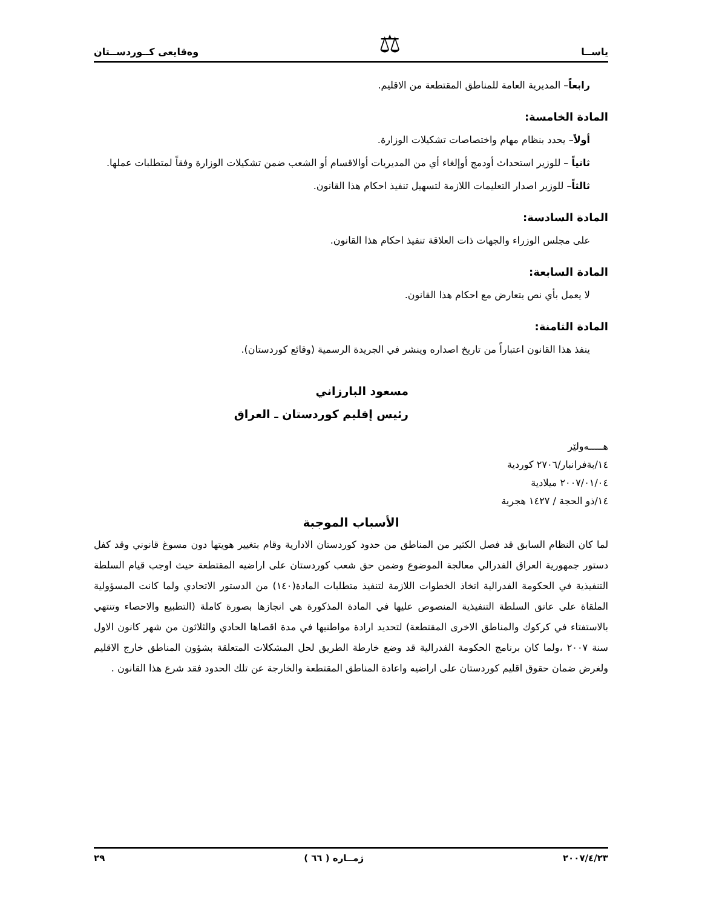ياســا ⚖ وەقايعى كــوردســتان
رابعاً– المديرية العامة للمناطق المقتطعة من الاقليم.
المادة الخامسة:
أولاً– يحدد بنظام مهام واختصاصات تشكيلات الوزارة.
ثانياً – للوزير استحداث أودمج أوإلغاء أي من المديريات أوالاقسام أو الشعب ضمن تشكيلات الوزارة وفقاً لمتطلبات عملها.
ثالثاً– للوزير اصدار التعليمات اللازمة لتسهيل تنفيذ احكام هذا القانون.
المادة السادسة:
على مجلس الوزراء والجهات ذات العلاقة تنفيذ احكام هذا القانون.
المادة السابعة:
لا يعمل بأي نص يتعارض مع احكام هذا القانون.
المادة الثامنة:
ينفذ هذا القانون اعتباراً من تاريخ اصداره وينشر في الجريدة الرسمية (وقائع كوردستان).
مسعود البارزاني
رئيس إقليم كوردستان ـ العراق
هـــــەولێر
١٤/بةفرانبار/٢٧٠٦ كوردية
٢٠٠٧/٠١/٠٤ ميلادية
١٤/ذو الحجة / ١٤٢٧ هجرية
الأسباب الموجبة
لما كان النظام السابق قد فصل الكثير من المناطق من حدود كوردستان الادارية وقام بتغيير هويتها دون مسوغ قانوني وقد كفل دستور جمهورية العراق الفدرالي معالجة الموضوع وضمن حق شعب كوردستان على اراضيه المقتطعة حيث اوجب قيام السلطة التنفيذية في الحكومة الفدرالية اتخاذ الخطوات اللازمة لتنفيذ متطلبات المادة(١٤٠) من الدستور الاتحادي ولما كانت المسؤولية الملقاة على عاتق السلطة التنفيذية المنصوص عليها في المادة المذكورة هي انجازها بصورة كاملة (التطبيع والاحصاء وتنتهي بالاستفتاء في كركوك والمناطق الاخرى المقتطعة) لتحديد ارادة مواطنيها في مدة اقصاها الحادي والثلاثون من شهر كانون الاول سنة ٢٠٠٧ ،ولما كان برنامج الحكومة الفدرالية قد وضع خارطة الطريق لحل المشكلات المتعلقة بشؤون المناطق خارج الاقليم ولغرض ضمان حقوق اقليم كوردستان على اراضيه واعادة المناطق المقتطعة والخارجة عن تلك الحدود فقد شرع هذا القانون .
٢٠٠٧/٤/٢٣ ژمــاره ( ٦٦ ) ٢٩